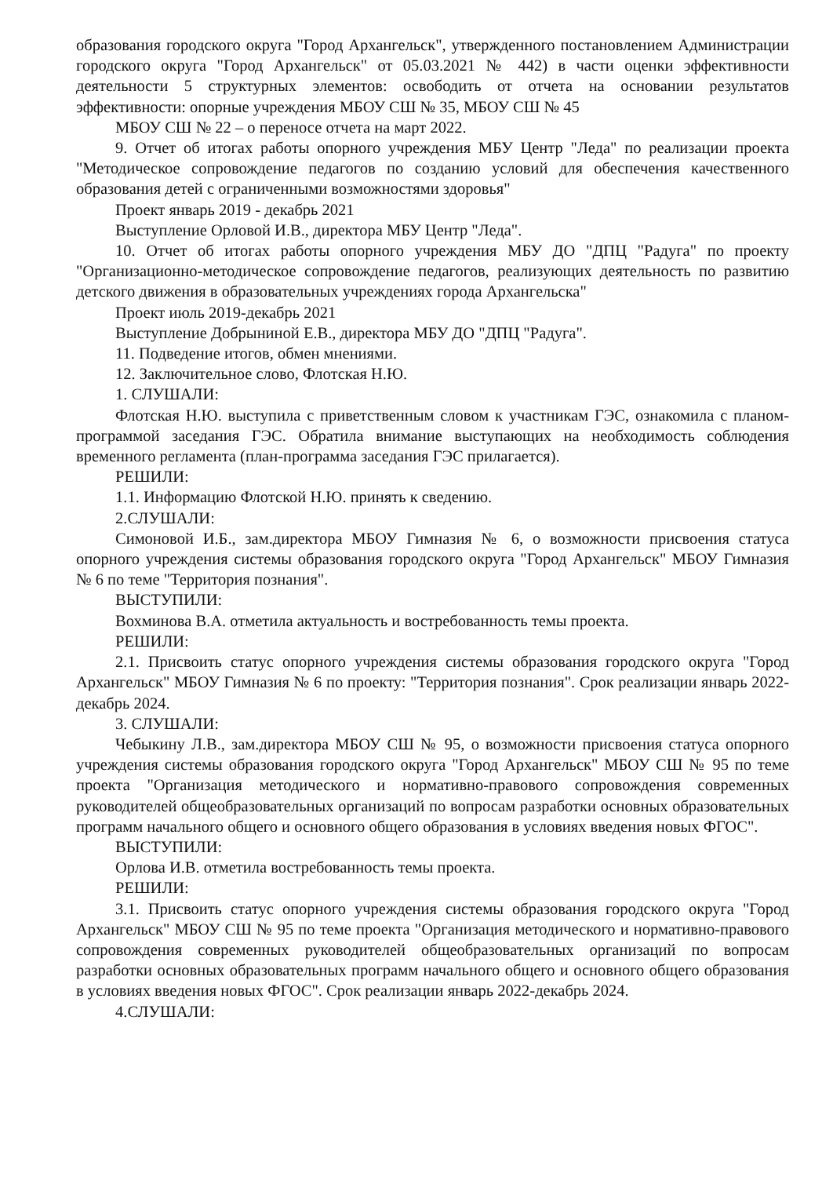образования городского округа "Город Архангельск", утвержденного постановлением Администрации городского округа "Город Архангельск" от 05.03.2021 № 442) в части оценки эффективности деятельности 5 структурных элементов: освободить от отчета на основании результатов эффективности: опорные учреждения МБОУ СШ № 35, МБОУ СШ № 45
МБОУ СШ № 22 – о переносе отчета на март 2022.
9. Отчет об итогах работы опорного учреждения МБУ Центр "Леда" по реализации проекта "Методическое сопровождение педагогов по созданию условий для обеспечения качественного образования детей с ограниченными возможностями здоровья"
Проект январь 2019 - декабрь 2021
Выступление Орловой И.В., директора МБУ Центр "Леда".
10. Отчет об итогах работы опорного учреждения МБУ ДО "ДПЦ "Радуга" по проекту "Организационно-методическое сопровождение педагогов, реализующих деятельность по развитию детского движения в образовательных учреждениях города Архангельска"
Проект июль 2019-декабрь 2021
Выступление Добрыниной Е.В., директора МБУ ДО "ДПЦ "Радуга".
11. Подведение итогов, обмен мнениями.
12. Заключительное слово, Флотская Н.Ю.
1. СЛУШАЛИ:
Флотская Н.Ю. выступила с приветственным словом к участникам ГЭС, ознакомила с планом-программой заседания ГЭС. Обратила внимание выступающих на необходимость соблюдения временного регламента (план-программа заседания ГЭС прилагается).
РЕШИЛИ:
1.1. Информацию Флотской Н.Ю. принять к сведению.
2.СЛУШАЛИ:
Симоновой И.Б., зам.директора МБОУ Гимназия № 6, о возможности присвоения статуса опорного учреждения системы образования городского округа "Город Архангельск" МБОУ Гимназия № 6 по теме "Территория познания".
ВЫСТУПИЛИ:
Вохминова В.А. отметила актуальность и востребованность темы проекта.
РЕШИЛИ:
2.1. Присвоить статус опорного учреждения системы образования городского округа "Город Архангельск" МБОУ Гимназия № 6 по проекту: "Территория познания". Срок реализации январь 2022-декабрь 2024.
3. СЛУШАЛИ:
Чебыкину Л.В., зам.директора МБОУ СШ № 95, о возможности присвоения статуса опорного учреждения системы образования городского округа "Город Архангельск" МБОУ СШ № 95 по теме проекта "Организация методического и нормативно-правового сопровождения современных руководителей общеобразовательных организаций по вопросам разработки основных образовательных программ начального общего и основного общего образования в условиях введения новых ФГОС".
ВЫСТУПИЛИ:
Орлова И.В. отметила востребованность темы проекта.
РЕШИЛИ:
3.1. Присвоить статус опорного учреждения системы образования городского округа "Город Архангельск" МБОУ СШ № 95 по теме проекта "Организация методического и нормативно-правового сопровождения современных руководителей общеобразовательных организаций по вопросам разработки основных образовательных программ начального общего и основного общего образования в условиях введения новых ФГОС". Срок реализации январь 2022-декабрь 2024.
4.СЛУШАЛИ: